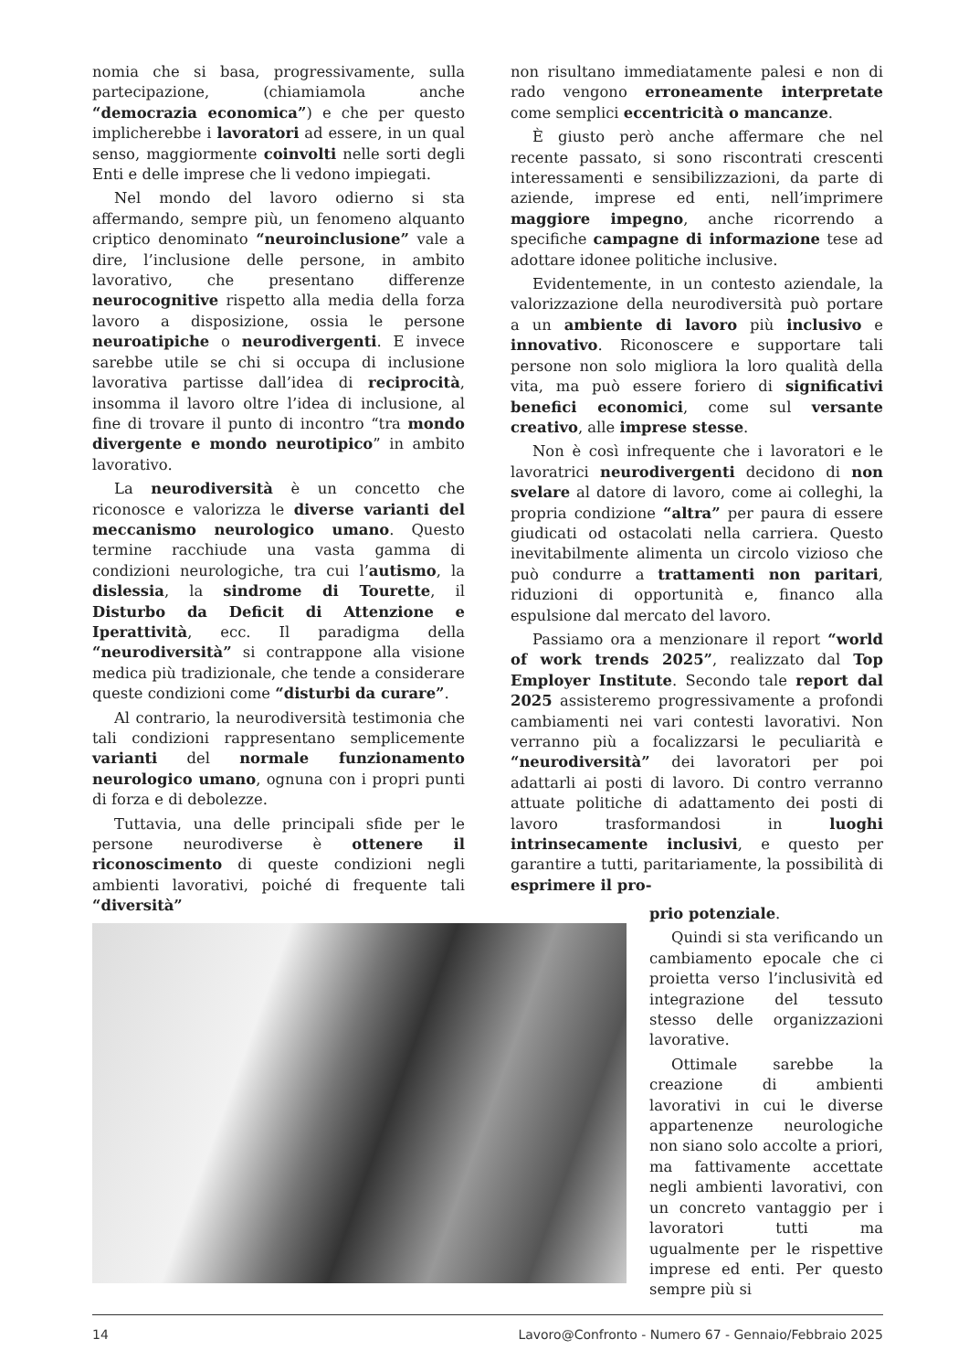nomia che si basa, progressivamente, sulla partecipazione, (chiamiamola anche “democrazia economica”) e che per questo implicherebbe i lavoratori ad essere, in un qual senso, maggiormente coinvolti nelle sorti degli Enti e delle imprese che li vedono impiegati.
Nel mondo del lavoro odierno si sta affermando, sempre più, un fenomeno alquanto criptico denominato “neuroinclusione” vale a dire, l’inclusione delle persone, in ambito lavorativo, che presentano differenze neurocognitive rispetto alla media della forza lavoro a disposizione, ossia le persone neuroatipiche o neurodivergenti. E invece sarebbe utile se chi si occupa di inclusione lavorativa partisse dall’idea di reciprocità, insomma il lavoro oltre l’idea di inclusione, al fine di trovare il punto di incontro “tra mondo divergente e mondo neurotipico” in ambito lavorativo.
La neurodiversità è un concetto che riconosce e valorizza le diverse varianti del meccanismo neurologico umano. Questo termine racchiude una vasta gamma di condizioni neurologiche, tra cui l’autismo, la dislessia, la sindrome di Tourette, il Disturbo da Deficit di Attenzione e Iperattività, ecc. Il paradigma della “neurodiversità” si contrappone alla visione medica più tradizionale, che tende a considerare queste condizioni come “disturbi da curare”.
Al contrario, la neurodiversità testimonia che tali condizioni rappresentano semplicemente varianti del normale funzionamento neurologico umano, ognuna con i propri punti di forza e di debolezze.
Tuttavia, una delle principali sfide per le persone neurodiverse è ottenere il riconoscimento di queste condizioni negli ambienti lavorativi, poiché di frequente tali “diversità”
non risultano immediatamente palesi e non di rado vengono erroneamente interpretate come semplici eccentricità o mancanze.
È giusto però anche affermare che nel recente passato, si sono riscontrati crescenti interessamenti e sensibilizzazioni, da parte di aziende, imprese ed enti, nell’imprimere maggiore impegno, anche ricorrendo a specifiche campagne di informazione tese ad adottare idonee politiche inclusive.
Evidentemente, in un contesto aziendale, la valorizzazione della neurodiversità può portare a un ambiente di lavoro più inclusivo e innovativo. Riconoscere e supportare tali persone non solo migliora la loro qualità della vita, ma può essere foriero di significativi benefici economici, come sul versante creativo, alle imprese stesse.
Non è così infrequente che i lavoratori e le lavoratrici neurodivergenti decidono di non svelare al datore di lavoro, come ai colleghi, la propria condizione “altra” per paura di essere giudicati od ostacolati nella carriera. Questo inevitabilmente alimenta un circolo vizioso che può condurre a trattamenti non paritari, riduzioni di opportunità e, financo alla espulsione dal mercato del lavoro.
Passiamo ora a menzionare il report “world of work trends 2025”, realizzato dal Top Employer Institute. Secondo tale report dal 2025 assisteremo progressivamente a profondi cambiamenti nei vari contesti lavorativi. Non verranno più a focalizzarsi le peculiarità e “neurodiversità” dei lavoratori per poi adattarli ai posti di lavoro. Di contro verranno attuate politiche di adattamento dei posti di lavoro trasformandosi in luoghi intrinsecamente inclusivi, e questo per garantire a tutti, paritariamente, la possibilità di esprimere il pro-
prio potenziale.
Quindi si sta verificando un cambiamento epocale che ci proietta verso l’inclusività ed integrazione del tessuto stesso delle organizzazioni lavorative.
Ottimale sarebbe la creazione di ambienti lavorativi in cui le diverse appartenenze neurologiche non siano solo accolte a priori, ma fattivamente accettate negli ambienti lavorativi, con un concreto vantaggio per i lavoratori tutti ma ugualmente per le rispettive imprese ed enti. Per questo sempre più si
14 Lavoro@Confronto - Numero 67 - Gennaio/Febbraio 2025